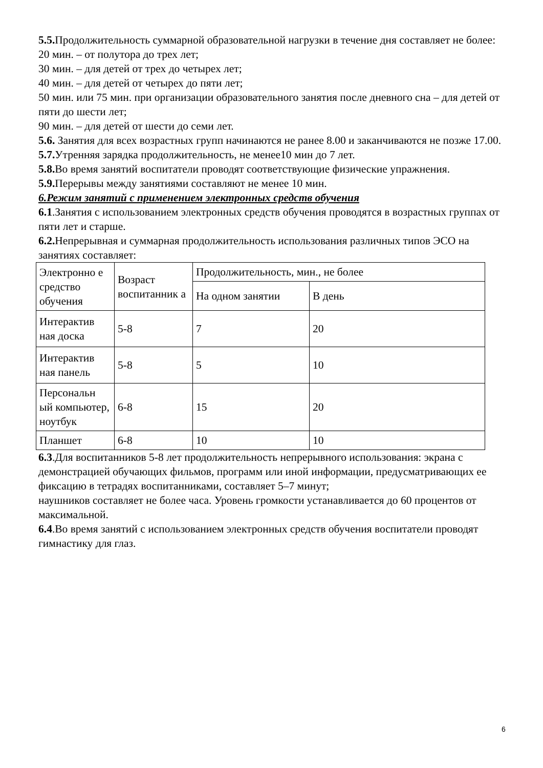5.5. Продолжительность суммарной образовательной нагрузки в течение дня составляет не более:
20 мин. – от полутора до трех лет;
30 мин. – для детей от трех до четырех лет;
40 мин. – для детей от четырех до пяти лет;
50 мин. или 75 мин. при организации образовательного занятия после дневного сна – для детей от пяти до шести лет;
90 мин. – для детей от шести до семи лет.
5.6. Занятия для всех возрастных групп начинаются не ранее 8.00 и заканчиваются не позже 17.00.
5.7. Утренняя зарядка продолжительность, не менее10 мин до 7 лет.
5.8. Во время занятий воспитатели проводят соответствующие физические упражнения.
5.9. Перерывы между занятиями составляют не менее 10 мин.
6.Режим занятий с применением электронных средств обучения
6.1.Занятия с использованием электронных средств обучения проводятся в возрастных группах от пяти лет и старше.
6.2. Непрерывная и суммарная продолжительность использования различных типов ЭСО на занятиях составляет:
| Электронно е средство обучения | Возраст воспитанник а | Продолжительность, мин., не более | |
| | | На одном занятии | В день |
| Интерактив ная доска | 5-8 | 7 | 20 |
| Интерактив ная панель | 5-8 | 5 | 10 |
| Персональн ый компьютер, ноутбук | 6-8 | 15 | 20 |
| Планшет | 6-8 | 10 | 10 |
6.3.Для воспитанников 5-8 лет продолжительность непрерывного использования: экрана с демонстрацией обучающих фильмов, программ или иной информации, предусматривающих ее фиксацию в тетрадях воспитанниками, составляет 5–7 минут;
наушников составляет не более часа. Уровень громкости устанавливается до 60 процентов от максимальной.
6.4.Во время занятий с использованием электронных средств обучения воспитатели проводят гимнастику для глаз.
6